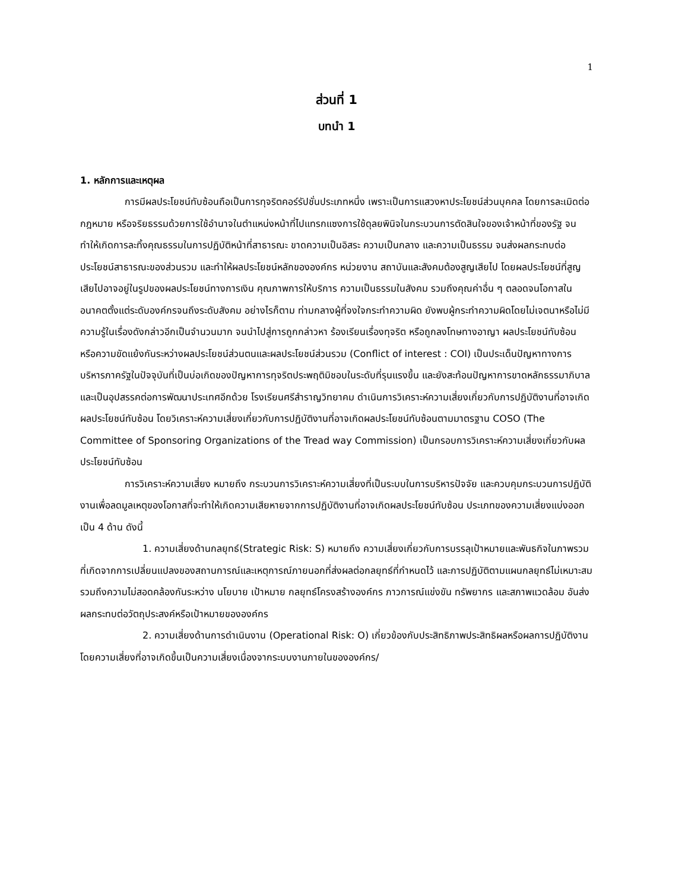1
ส่วนที่ 1
บทนำ 1
1. หลักการและเหตุผล
การมีผลประโยชน์ทับซ้อนถือเป็นการทุจริตคอร์รัปชั่นประเภทหนึ่ง เพราะเป็นการแสวงหาประโยชน์ส่วนบุคคล โดยการละเมิดต่อกฎหมาย หรือจริยธรรมด้วยการใช้อำนาจในตำแหน่งหน้าที่ไปแทรกแซงการใช้ดุลยพินิจในกระบวนการตัดสินใจของเจ้าหน้าที่ของรัฐ จนทำให้เกิดการละทิ้งคุณธรรมในการปฏิบัติหน้าที่สาธารณะ ขาดความเป็นอิสระ ความเป็นกลาง และความเป็นธรรม จนส่งผลกระทบต่อประโยชน์สาธารณะของส่วนรวม และทำให้ผลประโยชน์หลักขององค์กร หน่วยงาน สถาบันและสังคมต้องสูญเสียไป โดยผลประโยชน์ที่สูญเสียไปอาจอยู่ในรูปของผลประโยชน์ทางการเงิน คุณภาพการให้บริการ ความเป็นธรรมในสังคม รวมถึงคุณค่าอื่น ๆ ตลอดจนโอกาสในอนาคตตั้งแต่ระดับองค์กรจนถึงระดับสังคม อย่างไรก็ตาม ท่ามกลางผู้ที่จงใจกระทำความผิด ยังพบผู้กระทำความผิดโดยไม่เจตนาหรือไม่มีความรู้ในเรื่องดังกล่าวอีกเป็นจำนวนมาก จนนำไปสู่การถูกกล่าวหา ร้องเรียนเรื่องทุจริต หรือถูกลงโทษทางอาญา ผลประโยชน์ทับซ้อน หรือความขัดแย้งกันระหว่างผลประโยชน์ส่วนตนและผลประโยชน์ส่วนรวม (Conflict of interest : COI) เป็นประเด็นปัญหาทางการบริหารภาครัฐในปัจจุบันที่เป็นบ่อเกิดของปัญหาการทุจริตประพฤติมิชอบในระดับที่รุนแรงขึ้น และยังสะท้อนปัญหาการขาดหลักธรรมาภิบาลและเป็นอุปสรรคต่อการพัฒนาประเทศอีกด้วย โรงเรียนศรีสำราญวิทยาคม ดำเนินการวิเคราะห์ความเสี่ยงเกี่ยวกับการปฏิบัติงานที่อาจเกิดผลประโยชน์ทับซ้อน โดยวิเคราะห์ความเสี่ยงเกี่ยวกับการปฏิบัติงานที่อาจเกิดผลประโยชน์ทับซ้อนตามมาตรฐาน COSO (The Committee of Sponsoring Organizations of the Tread way Commission) เป็นกรอบการวิเคราะห์ความเสี่ยงเกี่ยวกับผลประโยชน์ทับซ้อน
การวิเคราะห์ความเสี่ยง หมายถึง กระบวนการวิเคราะห์ความเสี่ยงที่เป็นระบบในการบริหารปัจจัย และควบคุมกระบวนการปฏิบัติงานเพื่อลดมูลเหตุของโอกาสที่จะทำให้เกิดความเสียหายจากการปฏิบัติงานที่อาจเกิดผลประโยชน์ทับซ้อน ประเภทของความเสี่ยงแบ่งออกเป็น 4 ด้าน ดังนี้
1. ความเสี่ยงด้านกลยุทธ์(Strategic Risk: S) หมายถึง ความเสี่ยงเกี่ยวกับการบรรลุเป้าหมายและพันธกิจในภาพรวมที่เกิดจากการเปลี่ยนแปลงของสถานการณ์และเหตุการณ์ภายนอกที่ส่งผลต่อกลยุทธ์ที่กำหนดไว้ และการปฏิบัติตามแผนกลยุทธ์ไม่เหมาะสม รวมถึงความไม่สอดคล้องกันระหว่าง นโยบาย เป้าหมาย กลยุทธ์โครงสร้างองค์กร ภาวการณ์แข่งขัน ทรัพยากร และสภาพแวดล้อม อันส่งผลกระทบต่อวัตถุประสงค์หรือเป้าหมายขององค์กร
2. ความเสี่ยงด้านการดำเนินงาน (Operational Risk: O) เกี่ยวข้องกับประสิทธิภาพประสิทธิผลหรือผลการปฏิบัติงาน โดยความเสี่ยงที่อาจเกิดขึ้นเป็นความเสี่ยงเนื่องจากระบบงานภายในขององค์กร/